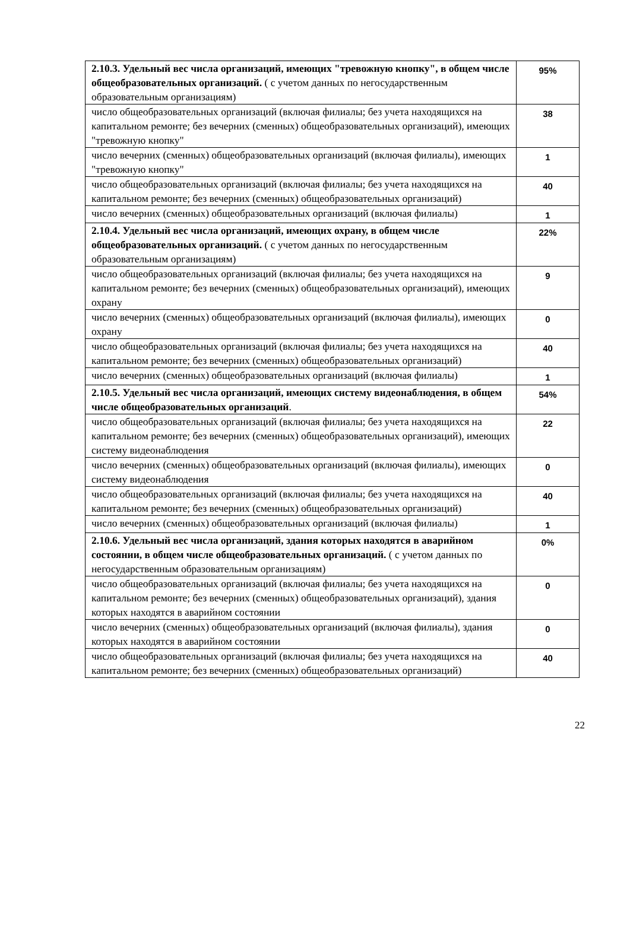| 2.10.3. Удельный вес числа организаций, имеющих "тревожную кнопку", в общем числе общеобразовательных организаций. ( с учетом данных по негосударственным образовательным организациям) | 95% |
| число общеобразовательных организаций (включая филиалы; без учета находящихся на капитальном ремонте; без вечерних (сменных) общеобразовательных организаций), имеющих "тревожную кнопку" | 38 |
| число вечерних (сменных) общеобразовательных организаций (включая филиалы), имеющих "тревожную кнопку" | 1 |
| число общеобразовательных организаций (включая филиалы; без учета находящихся на капитальном ремонте; без вечерних (сменных) общеобразовательных организаций) | 40 |
| число вечерних (сменных) общеобразовательных организаций (включая филиалы) | 1 |
| 2.10.4. Удельный вес числа организаций, имеющих охрану, в общем числе общеобразовательных организаций. ( с учетом данных по негосударственным образовательным организациям) | 22% |
| число общеобразовательных организаций (включая филиалы; без учета находящихся на капитальном ремонте; без вечерних (сменных) общеобразовательных организаций), имеющих охрану | 9 |
| число вечерних (сменных) общеобразовательных организаций (включая филиалы), имеющих охрану | 0 |
| число общеобразовательных организаций (включая филиалы; без учета находящихся на капитальном ремонте; без вечерних (сменных) общеобразовательных организаций) | 40 |
| число вечерних (сменных) общеобразовательных организаций (включая филиалы) | 1 |
| 2.10.5. Удельный вес числа организаций, имеющих систему видеонаблюдения, в общем числе общеобразовательных организаций . | 54% |
| число общеобразовательных организаций (включая филиалы; без учета находящихся на капитальном ремонте; без вечерних (сменных) общеобразовательных организаций), имеющих систему видеонаблюдения | 22 |
| число вечерних (сменных) общеобразовательных организаций (включая филиалы), имеющих систему видеонаблюдения | 0 |
| число общеобразовательных организаций (включая филиалы; без учета находящихся на капитальном ремонте; без вечерних (сменных) общеобразовательных организаций) | 40 |
| число вечерних (сменных) общеобразовательных организаций (включая филиалы) | 1 |
| 2.10.6. Удельный вес числа организаций, здания которых находятся в аварийном состоянии, в общем числе общеобразовательных организаций. ( с учетом данных по негосударственным образовательным организациям) | 0% |
| число общеобразовательных организаций (включая филиалы; без учета находящихся на капитальном ремонте; без вечерних (сменных) общеобразовательных организаций), здания которых находятся в аварийном состоянии | 0 |
| число вечерних (сменных) общеобразовательных организаций (включая филиалы), здания которых находятся в аварийном состоянии | 0 |
| число общеобразовательных организаций (включая филиалы; без учета находящихся на капитальном ремонте; без вечерних (сменных) общеобразовательных организаций) | 40 |
22